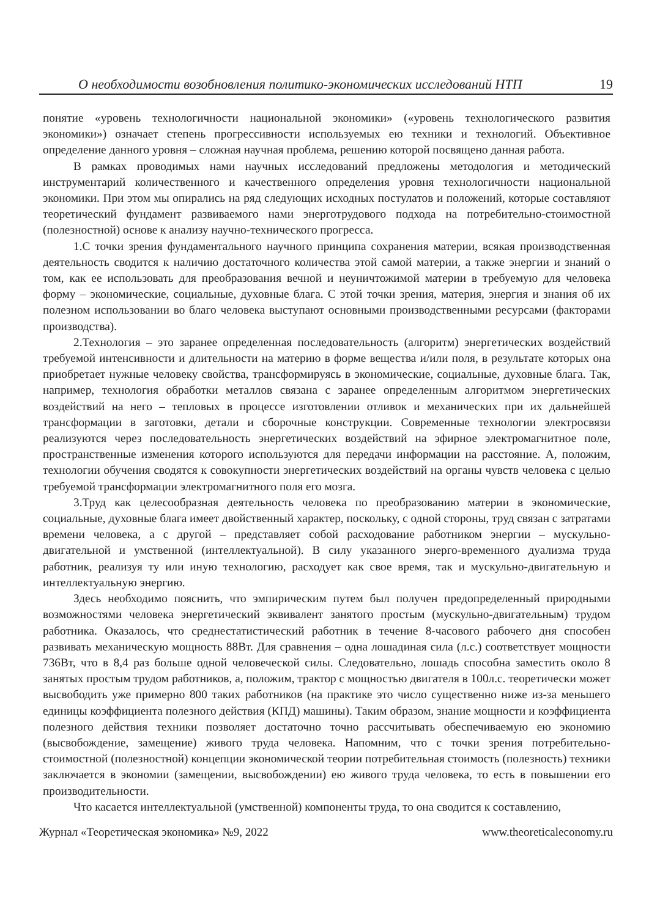О необходимости возобновления политико-экономических исследований НТП 19
понятие «уровень технологичности национальной экономики» («уровень технологического развития экономики») означает степень прогрессивности используемых ею техники и технологий. Объективное определение данного уровня – сложная научная проблема, решению которой посвящено данная работа.
В рамках проводимых нами научных исследований предложены методология и методический инструментарий количественного и качественного определения уровня технологичности национальной экономики. При этом мы опирались на ряд следующих исходных постулатов и положений, которые составляют теоретический фундамент развиваемого нами энерготрудового подхода на потребительно-стоимостной (полезностной) основе к анализу научно-технического прогресса.
1.С точки зрения фундаментального научного принципа сохранения материи, всякая производственная деятельность сводится к наличию достаточного количества этой самой материи, а также энергии и знаний о том, как ее использовать для преобразования вечной и неуничтожимой материи в требуемую для человека форму – экономические, социальные, духовные блага. С этой точки зрения, материя, энергия и знания об их полезном использовании во благо человека выступают основными производственными ресурсами (факторами производства).
2.Технология – это заранее определенная последовательность (алгоритм) энергетических воздействий требуемой интенсивности и длительности на материю в форме вещества и/или поля, в результате которых она приобретает нужные человеку свойства, трансформируясь в экономические, социальные, духовные блага. Так, например, технология обработки металлов связана с заранее определенным алгоритмом энергетических воздействий на него – тепловых в процессе изготовлении отливок и механических при их дальнейшей трансформации в заготовки, детали и сборочные конструкции. Современные технологии электросвязи реализуются через последовательность энергетических воздействий на эфирное электромагнитное поле, пространственные изменения которого используются для передачи информации на расстояние. А, положим, технологии обучения сводятся к совокупности энергетических воздействий на органы чувств человека с целью требуемой трансформации электромагнитного поля его мозга.
3.Труд как целесообразная деятельность человека по преобразованию материи в экономические, социальные, духовные блага имеет двойственный характер, поскольку, с одной стороны, труд связан с затратами времени человека, а с другой – представляет собой расходование работником энергии – мускульно-двигательной и умственной (интеллектуальной). В силу указанного энерго-временного дуализма труда работник, реализуя ту или иную технологию, расходует как свое время, так и мускульно-двигательную и интеллектуальную энергию.
Здесь необходимо пояснить, что эмпирическим путем был получен предопределенный природными возможностями человека энергетический эквивалент занятого простым (мускульно-двигательным) трудом работника. Оказалось, что среднестатистический работник в течение 8-часового рабочего дня способен развивать механическую мощность 88Вт. Для сравнения – одна лошадиная сила (л.с.) соответствует мощности 736Вт, что в 8,4 раз больше одной человеческой силы. Следовательно, лошадь способна заместить около 8 занятых простым трудом работников, а, положим, трактор с мощностью двигателя в 100л.с. теоретически может высвободить уже примерно 800 таких работников (на практике это число существенно ниже из-за меньшего единицы коэффициента полезного действия (КПД) машины). Таким образом, знание мощности и коэффициента полезного действия техники позволяет достаточно точно рассчитывать обеспечиваемую ею экономию (высвобождение, замещение) живого труда человека. Напомним, что с точки зрения потребительно-стоимостной (полезностной) концепции экономической теории потребительная стоимость (полезность) техники заключается в экономии (замещении, высвобождении) ею живого труда человека, то есть в повышении его производительности.
Что касается интеллектуальной (умственной) компоненты труда, то она сводится к составлению,
Журнал «Теоретическая экономика» №9, 2022 www.theoreticaleconomy.ru